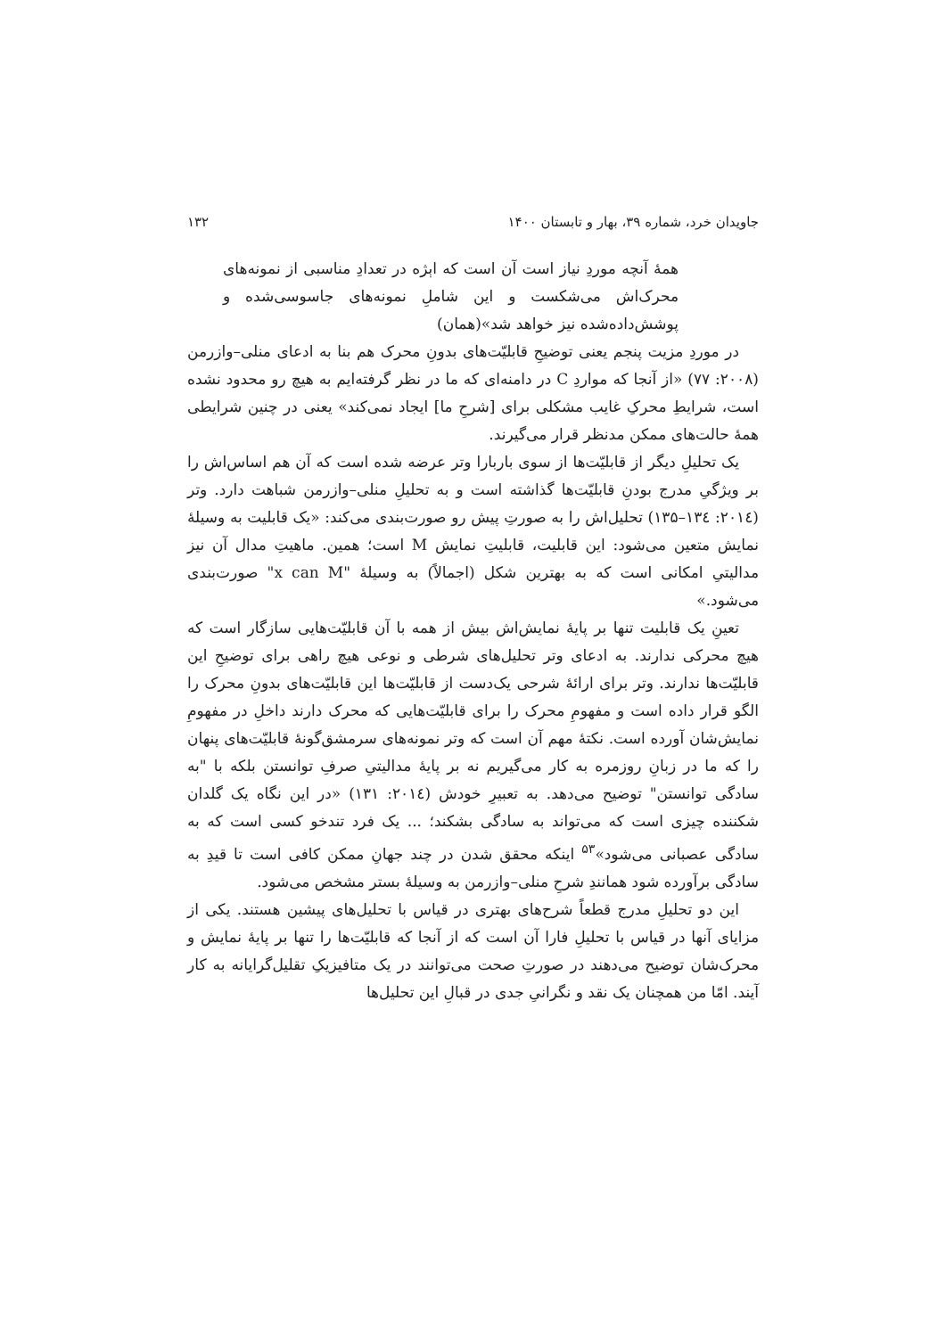جاویدان خرد، شماره ۳۹، بهار و تابستان ۱۴۰۰ ۱۳۲
همهٔ آنچه موردِ نیاز است آن است که اېژه در تعدادِ مناسبی از نمونه‌های محرک‌اش می‌شکست و این شاملِ نمونه‌های جاسوسی‌شده و پوشش‌داده‌شده نیز خواهد شد»(همان)
در موردِ مزیت پنجم یعنی توضیحِ قابلیّت‌های بدونِ محرک هم بنا به ادعای منلی–وازرمن (۲۰۰۸: ۷۷) «از آنجا که مواردِ C در دامنه‌ای که ما در نظر گرفته‌ایم به هیچ رو محدود نشده است، شرایطِ محرکِ غایب مشکلی برای [شرحِ ما] ایجاد نمی‌کند» یعنی در چنین شرایطی همهٔ حالت‌های ممکن مدنظر قرار می‌گیرند.
یک تحلیلِ دیگر از قابلیّت‌ها از سوی باربارا وتر عرضه شده است که آن هم اساس‌اش را بر ویژگیِ مدرج بودنِ قابلیّت‌ها گذاشته است و به تحلیلِ منلی–وازرمن شباهت دارد. وتر (۲۰۱٤: ۱۳٤–۱۳۵) تحلیل‌اش را به صورتِ پیش رو صورت‌بندی می‌کند: «یک قابلیت به وسیلهٔ نمایش متعین می‌شود: این قابلیت، قابلیتِ نمایش M است؛ همین. ماهیتِ مدال آن نیز مدالیتیِ امکانی است که به بهترین شکل (اجمالاً) به وسیلهٔ "x can M" صورت‌بندی می‌شود.»
تعینِ یک قابلیت تنها بر پایهٔ نمایش‌اش بیش از همه با آن قابلیّت‌هایی سازگار است که هیچ محرکی ندارند. به ادعای وتر تحلیل‌های شرطی و نوعی هیچ راهی برای توضیحِ این قابلیّت‌ها ندارند. وتر برای ارائهٔ شرحی یک‌دست از قابلیّت‌ها این قابلیّت‌های بدونِ محرک را الگو قرار داده است و مفهومِ محرک را برای قابلیّت‌هایی که محرک دارند داخلِ در مفهومِ نمایش‌شان آورده است. نکتهٔ مهم آن است که وتر نمونه‌های سرمشق‌گونهٔ قابلیّت‌های پنهان را که ما در زبانِ روزمره به کار می‌گیریم نه بر پایهٔ مدالیتیِ صرفِ توانستن بلکه با "به سادگی توانستن" توضیح می‌دهد. به تعبیرِ خودش (۲۰۱٤: ۱۳۱) «در این نگاه یک گلدان شکننده چیزی است که می‌تواند به سادگی بشکند؛ ... یک فرد تندخو کسی است که به سادگی عصبانی می‌شود»<sup>۵۳</sup> اینکه محقق شدن در چند جهانِ ممکن کافی است تا قیدِ به سادگی برآورده شود همانندِ شرحِ منلی–وازرمن به وسیلهٔ بستر مشخص می‌شود.
این دو تحلیلِ مدرج قطعاً شرح‌های بهتری در قیاس با تحلیل‌های پیشین هستند. یکی از مزایای آنها در قیاس با تحلیلِ فارا آن است که از آنجا که قابلیّت‌ها را تنها بر پایهٔ نمایش و محرک‌شان توضیح می‌دهند در صورتِ صحت می‌توانند در یک متافیزیکِ تقلیل‌گرایانه به کار آیند. امّا من همچنان یک نقد و نگرانیِ جدی در قبالِ این تحلیل‌ها